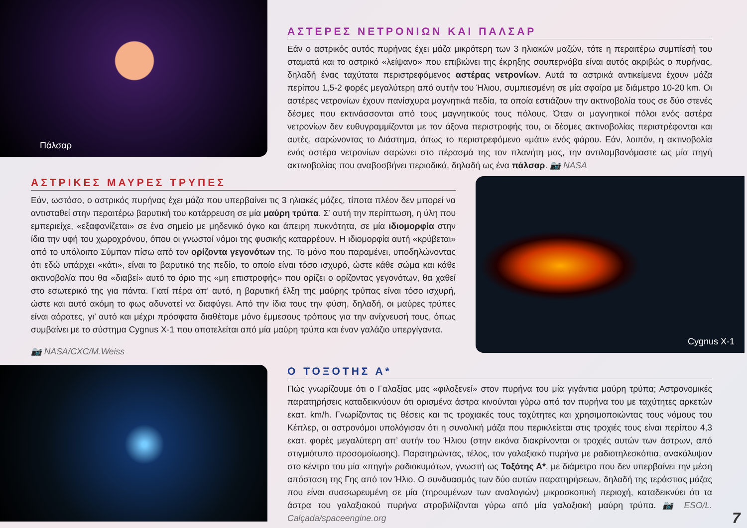Πάλσαρ
ΑΣΤΕΡΕΣ ΝΕΤΡΟΝΙΩΝ ΚΑΙ ΠΑΛΣΑΡ
Εάν ο αστρικός αυτός πυρήνας έχει μάζα μικρότερη των 3 ηλιακών μαζών, τότε η περαιτέρω συμπίεσή του σταματά και το αστρικό «λείψανο» που επιβιώνει της έκρηξης σουπερνόβα είναι αυτός ακριβώς ο πυρήνας, δηλαδή ένας ταχύτατα περιστρεφόμενος αστέρας νετρονίων. Αυτά τα αστρικά αντικείμενα έχουν μάζα περίπου 1,5-2 φορές μεγαλύτερη από αυτήν του Ήλιου, συμπιεσμένη σε μία σφαίρα με διάμετρο 10-20 km. Οι αστέρες νετρονίων έχουν πανίσχυρα μαγνητικά πεδία, τα οποία εστιάζουν την ακτινοβολία τους σε δύο στενές δέσμες που εκτινάσσονται από τους μαγνητικούς τους πόλους. Όταν οι μαγνητικοί πόλοι ενός αστέρα νετρονίων δεν ευθυγραμμίζονται με τον άξονα περιστροφής του, οι δέσμες ακτινοβολίας περιστρέφονται και αυτές, σαρώνοντας το Διάστημα, όπως το περιστρεφόμενο «μάτι» ενός φάρου. Εάν, λοιπόν, η ακτινοβολία ενός αστέρα νετρονίων σαρώνει στο πέρασμά της τον πλανήτη μας, την αντιλαμβανόμαστε ως μία πηγή ακτινοβολίας που αναβοσβήνει περιοδικά, δηλαδή ως ένα πάλσαρ. 📷 NASA
ΑΣΤΡΙΚΕΣ ΜΑΥΡΕΣ ΤΡΥΠΕΣ
Εάν, ωστόσο, ο αστρικός πυρήνας έχει μάζα που υπερβαίνει τις 3 ηλιακές μάζες, τίποτα πλέον δεν μπορεί να αντισταθεί στην περαιτέρω βαρυτική του κατάρρευση σε μία μαύρη τρύπα. Σ’ αυτή την περίπτωση, η ύλη που εμπεριείχε, «εξαφανίζεται» σε ένα σημείο με μηδενικό όγκο και άπειρη πυκνότητα, σε μία ιδιομορφία στην ίδια την υφή του χωροχρόνου, όπου οι γνωστοί νόμοι της φυσικής καταρρέουν. Η ιδιομορφία αυτή «κρύβεται» από το υπόλοιπο Σύμπαν πίσω από τον ορίζοντα γεγονότων της. Το μόνο που παραμένει, υποδηλώνοντας ότι εδώ υπάρχει «κάτι», είναι το βαρυτικό της πεδίο, το οποίο είναι τόσο ισχυρό, ώστε κάθε σώμα και κάθε ακτινοβολία που θα «διαβεί» αυτό το όριο της «μη επιστροφής» που ορίζει ο ορίζοντας γεγονότων, θα χαθεί στο εσωτερικό της για πάντα. Γιατί πέρα απ’ αυτό, η βαρυτική έλξη της μαύρης τρύπας είναι τόσο ισχυρή, ώστε και αυτό ακόμη το φως αδυνατεί να διαφύγει. Από την ίδια τους την φύση, δηλαδή, οι μαύρες τρύπες είναι αόρατες, γι’ αυτό και μέχρι πρόσφατα διαθέταμε μόνο έμμεσους τρόπους για την ανίχνευσή τους, όπως συμβαίνει με το σύστημα Cygnus X-1 που αποτελείται από μία μαύρη τρύπα και έναν γαλάζιο υπεργίγαντα.
📷 NASA/CXC/M.Weiss
Cygnus X-1
Ο ΤΟΞΟΤΗΣ Α*
Πώς γνωρίζουμε ότι ο Γαλαξίας μας «φιλοξενεί» στον πυρήνα του μία γιγάντια μαύρη τρύπα; Αστρονομικές παρατηρήσεις καταδεικνύουν ότι ορισμένα άστρα κινούνται γύρω από τον πυρήνα του με ταχύτητες αρκετών εκατ. km/h. Γνωρίζοντας τις θέσεις και τις τροχιακές τους ταχύτητες και χρησιμοποιώντας τους νόμους του Κέπλερ, οι αστρονόμοι υπολόγισαν ότι η συνολική μάζα που περικλείεται στις τροχιές τους είναι περίπου 4,3 εκατ. φορές μεγαλύτερη απ’ αυτήν του Ήλιου (στην εικόνα διακρίνονται οι τροχιές αυτών των άστρων, από στιγμιότυπο προσομοίωσης). Παρατηρώντας, τέλος, τον γαλαξιακό πυρήνα με ραδιοτηλεσκόπια, ανακάλυψαν στο κέντρο του μία «πηγή» ραδιοκυμάτων, γνωστή ως Τοξότης Α*, με διάμετρο που δεν υπερβαίνει την μέση απόσταση της Γης από τον Ήλιο. Ο συνδυασμός των δύο αυτών παρατηρήσεων, δηλαδή της τεράστιας μάζας που είναι συσσωρευμένη σε μία (τηρουμένων των αναλογιών) μικροσκοπική περιοχή, καταδεικνύει ότι τα άστρα του γαλαξιακού πυρήνα στροβιλίζονται γύρω από μία γαλαξιακή μαύρη τρύπα. 📷 ESO/L. Calçada/spaceengine.org
7